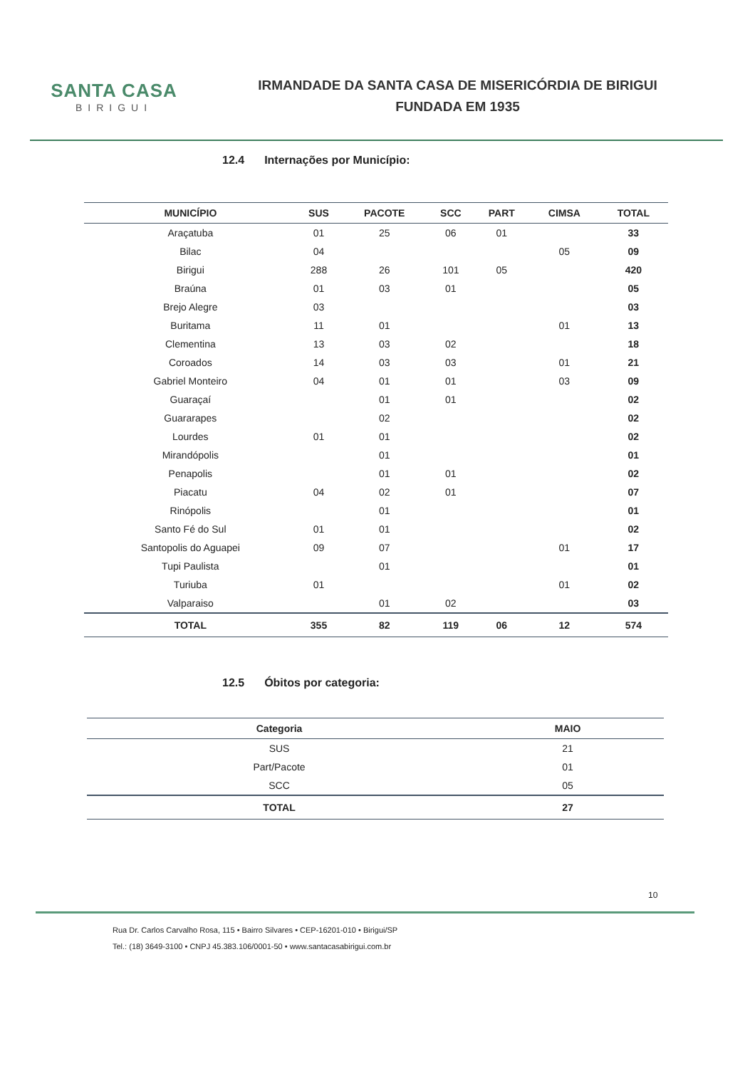SANTA CASA
BIRIGUI
IRMANDADE DA SANTA CASA DE MISERICÓRDIA DE BIRIGUI
FUNDADA EM 1935
12.4 Internações por Município:
| MUNICÍPIO | SUS | PACOTE | SCC | PART | CIMSA | TOTAL |
| --- | --- | --- | --- | --- | --- | --- |
| Araçatuba | 01 | 25 | 06 | 01 | | 33 |
| Bilac | 04 | | | | 05 | 09 |
| Birigui | 288 | 26 | 101 | 05 | | 420 |
| Braúna | 01 | 03 | 01 | | | 05 |
| Brejo Alegre | 03 | | | | | 03 |
| Buritama | 11 | 01 | | | 01 | 13 |
| Clementina | 13 | 03 | 02 | | | 18 |
| Coroados | 14 | 03 | 03 | | 01 | 21 |
| Gabriel Monteiro | 04 | 01 | 01 | | 03 | 09 |
| Guaraçaí | | 01 | 01 | | | 02 |
| Guararapes | | 02 | | | | 02 |
| Lourdes | 01 | 01 | | | | 02 |
| Mirandópolis | | 01 | | | | 01 |
| Penapolis | | 01 | 01 | | | 02 |
| Piacatu | 04 | 02 | 01 | | | 07 |
| Rinópolis | | 01 | | | | 01 |
| Santo Fé do Sul | 01 | 01 | | | | 02 |
| Santopolis do Aguapei | 09 | 07 | | | 01 | 17 |
| Tupi Paulista | | 01 | | | | 01 |
| Turiuba | 01 | | | | 01 | 02 |
| Valparaiso | | 01 | 02 | | | 03 |
| TOTAL | 355 | 82 | 119 | 06 | 12 | 574 |
12.5 Óbitos por categoria:
| Categoria | MAIO |
| --- | --- |
| SUS | 21 |
| Part/Pacote | 01 |
| SCC | 05 |
| TOTAL | 27 |
10
Rua Dr. Carlos Carvalho Rosa, 115 • Bairro Silvares • CEP-16201-010 • Birigui/SP
Tel.: (18) 3649-3100 • CNPJ 45.383.106/0001-50 • www.santacasabirigui.com.br